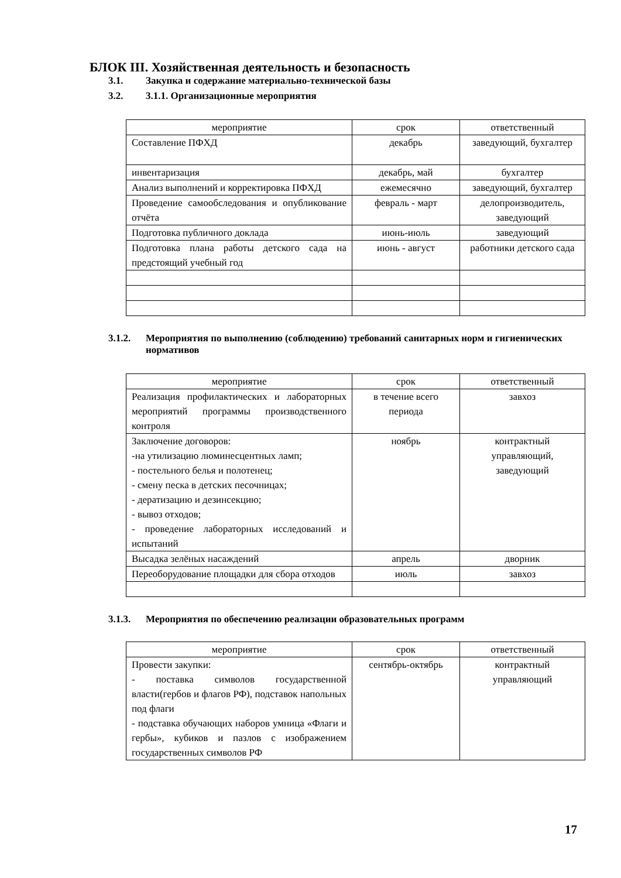БЛОК III. Хозяйственная деятельность и безопасность
3.1. Закупка и содержание материально-технической базы
3.2. 3.1.1. Организационные мероприятия
| мероприятие | срок | ответственный |
| --- | --- | --- |
| Составление ПФХД | декабрь | заведующий, бухгалтер |
| инвентаризация | декабрь, май | бухгалтер |
| Анализ выполнений и корректировка ПФХД | ежемесячно | заведующий, бухгалтер |
| Проведение самообследования и опубликование отчёта | февраль - март | делопроизводитель, заведующий |
| Подготовка публичного доклада | июнь-июль | заведующий |
| Подготовка плана работы детского сада на предстоящий учебный год | июнь - август | работники детского сада |
3.1.2. Мероприятия по выполнению (соблюдению) требований санитарных норм и гигиенических нормативов
| мероприятие | срок | ответственный |
| --- | --- | --- |
| Реализация профилактических и лабораторных мероприятий программы производственного контроля | в течение всего периода | завхоз |
| Заключение договоров: -на утилизацию люминесцентных ламп; - постельного белья и полотенец; - смену песка в детских песочницах; - дератизацию и дезинсекцию; - вывоз отходов; - проведение лабораторных исследований и испытаний | ноябрь | контрактный управляющий, заведующий |
| Высадка зелёных насаждений | апрель | дворник |
| Переоборудование площадки для сбора отходов | июль | завхоз |
3.1.3. Мероприятия по обеспечению реализации образовательных программ
| мероприятие | срок | ответственный |
| --- | --- | --- |
| Провести закупки: - поставка символов государственной власти(гербов и флагов РФ), подставок напольных под флаги - подставка обучающих наборов умница «Флаги и гербы», кубиков и пазлов с изображением государственных символов РФ | сентябрь-октябрь | контрактный управляющий |
17